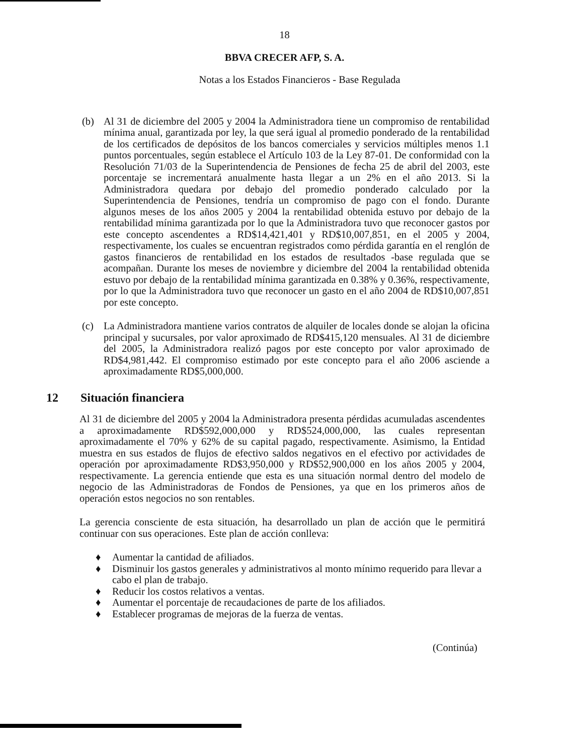18
BBVA CRECER AFP, S. A.
Notas a los Estados Financieros - Base Regulada
(b) Al 31 de diciembre del 2005 y 2004 la Administradora tiene un compromiso de rentabilidad mínima anual, garantizada por ley, la que será igual al promedio ponderado de la rentabilidad de los certificados de depósitos de los bancos comerciales y servicios múltiples menos 1.1 puntos porcentuales, según establece el Artículo 103 de la Ley 87-01. De conformidad con la Resolución 71/03 de la Superintendencia de Pensiones de fecha 25 de abril del 2003, este porcentaje se incrementará anualmente hasta llegar a un 2% en el año 2013. Si la Administradora quedara por debajo del promedio ponderado calculado por la Superintendencia de Pensiones, tendría un compromiso de pago con el fondo. Durante algunos meses de los años 2005 y 2004 la rentabilidad obtenida estuvo por debajo de la rentabilidad mínima garantizada por lo que la Administradora tuvo que reconocer gastos por este concepto ascendentes a RD$14,421,401 y RD$10,007,851, en el 2005 y 2004, respectivamente, los cuales se encuentran registrados como pérdida garantía en el renglón de gastos financieros de rentabilidad en los estados de resultados -base regulada que se acompañan. Durante los meses de noviembre y diciembre del 2004 la rentabilidad obtenida estuvo por debajo de la rentabilidad mínima garantizada en 0.38% y 0.36%, respectivamente, por lo que la Administradora tuvo que reconocer un gasto en el año 2004 de RD$10,007,851 por este concepto.
(c) La Administradora mantiene varios contratos de alquiler de locales donde se alojan la oficina principal y sucursales, por valor aproximado de RD$415,120 mensuales. Al 31 de diciembre del 2005, la Administradora realizó pagos por este concepto por valor aproximado de RD$4,981,442. El compromiso estimado por este concepto para el año 2006 asciende a aproximadamente RD$5,000,000.
12 Situación financiera
Al 31 de diciembre del 2005 y 2004 la Administradora presenta pérdidas acumuladas ascendentes a aproximadamente RD$592,000,000 y RD$524,000,000, las cuales representan aproximadamente el 70% y 62% de su capital pagado, respectivamente. Asimismo, la Entidad muestra en sus estados de flujos de efectivo saldos negativos en el efectivo por actividades de operación por aproximadamente RD$3,950,000 y RD$52,900,000 en los años 2005 y 2004, respectivamente. La gerencia entiende que esta es una situación normal dentro del modelo de negocio de las Administradoras de Fondos de Pensiones, ya que en los primeros años de operación estos negocios no son rentables.
La gerencia consciente de esta situación, ha desarrollado un plan de acción que le permitirá continuar con sus operaciones. Este plan de acción conlleva:
♦ Aumentar la cantidad de afiliados.
♦ Disminuir los gastos generales y administrativos al monto mínimo requerido para llevar a cabo el plan de trabajo.
♦ Reducir los costos relativos a ventas.
♦ Aumentar el porcentaje de recaudaciones de parte de los afiliados.
♦ Establecer programas de mejoras de la fuerza de ventas.
(Continúa)